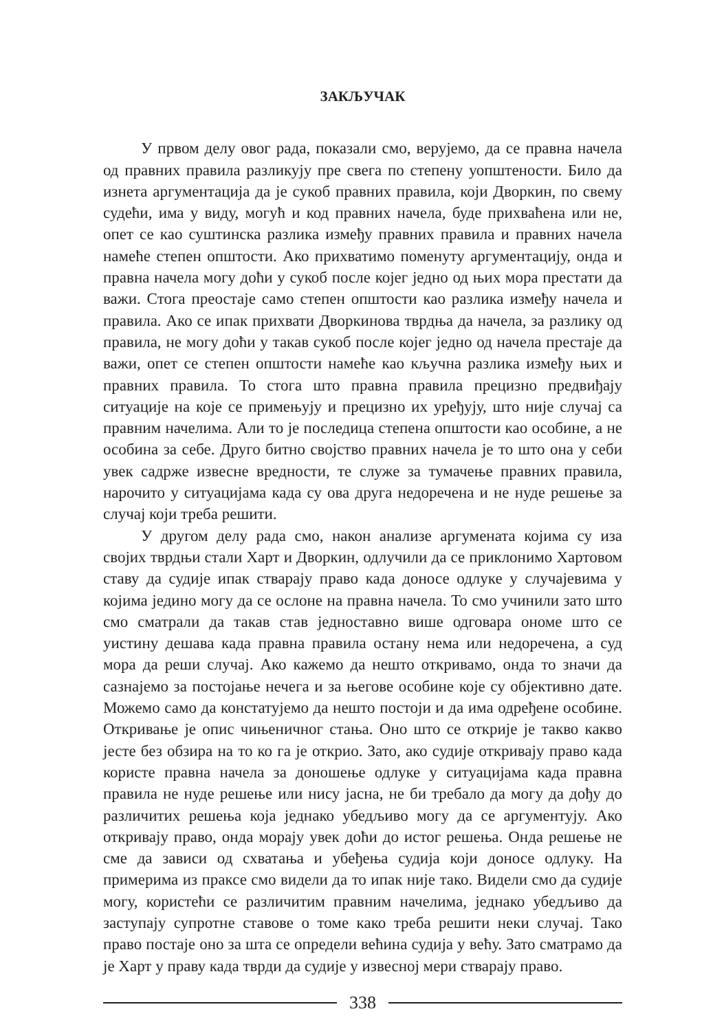ЗАКЉУЧАК
У првом делу овог рада, показали смо, верујемо, да се правна начела од правних правила разликују пре свега по степену уопштености. Било да изнета аргументација да је сукоб правних правила, који Дворкин, по свему судећи, има у виду, могућ и код правних начела, буде прихваћена или не, опет се као суштинска разлика између правних правила и правних начела намеће степен општости. Ако прихватимо поменуту аргументацију, онда и правна начела могу доћи у сукоб после којег једно од њих мора престати да важи. Стога преостаје само степен општости као разлика између начела и правила. Ако се ипак прихвати Дворкинова тврдња да начела, за разлику од правила, не могу доћи у такав сукоб после којег једно од начела престаје да важи, опет се степен општости намеће као кључна разлика између њих и правних правила. То стога што правна правила прецизно предвиђају ситуације на које се примењују и прецизно их уређују, што није случај са правним начелима. Али то је последица степена општости као особине, а не особина за себе. Друго битно својство правних начела је то што она у себи увек садрже извесне вредности, те служе за тумачење правних правила, нарочито у ситуацијама када су ова друга недоречена и не нуде решење за случај који треба решити.
У другом делу рада смо, након анализе аргумената којима су иза својих тврдњи стали Харт и Дворкин, одлучили да се приклонимо Хартовом ставу да судије ипак стварају право када доносе одлуке у случајевима у којима једино могу да се ослоне на правна начела. То смо учинили зато што смо сматрали да такав став једноставно више одговара ономе што се уистину дешава када правна правила остану нема или недоречена, а суд мора да реши случај. Ако кажемо да нешто откривамо, онда то значи да сазнајемо за постојање нечега и за његове особине које су објективно дате. Можемо само да констатујемо да нешто постоји и да има одређене особине. Откривање је опис чињеничног стања. Оно што се открије је такво какво јесте без обзира на то ко га је открио. Зато, ако судије откривају право када користе правна начела за доношење одлуке у ситуацијама када правна правила не нуде решење или нису јасна, не би требало да могу да дођу до различитих решења која једнако убедљиво могу да се аргументују. Ако откривају право, онда морају увек доћи до истог решења. Онда решење не сме да зависи од схватања и убеђења судија који доносе одлуку. На примерима из праксе смо видели да то ипак није тако. Видели смо да судије могу, користећи се различитим правним начелима, једнако убедљиво да заступају супротне ставове о томе како треба решити неки случај. Тако право постаје оно за шта се определи већина судија у већу. Зато сматрамо да је Харт у праву када тврди да судије у извесној мери стварају право.
338